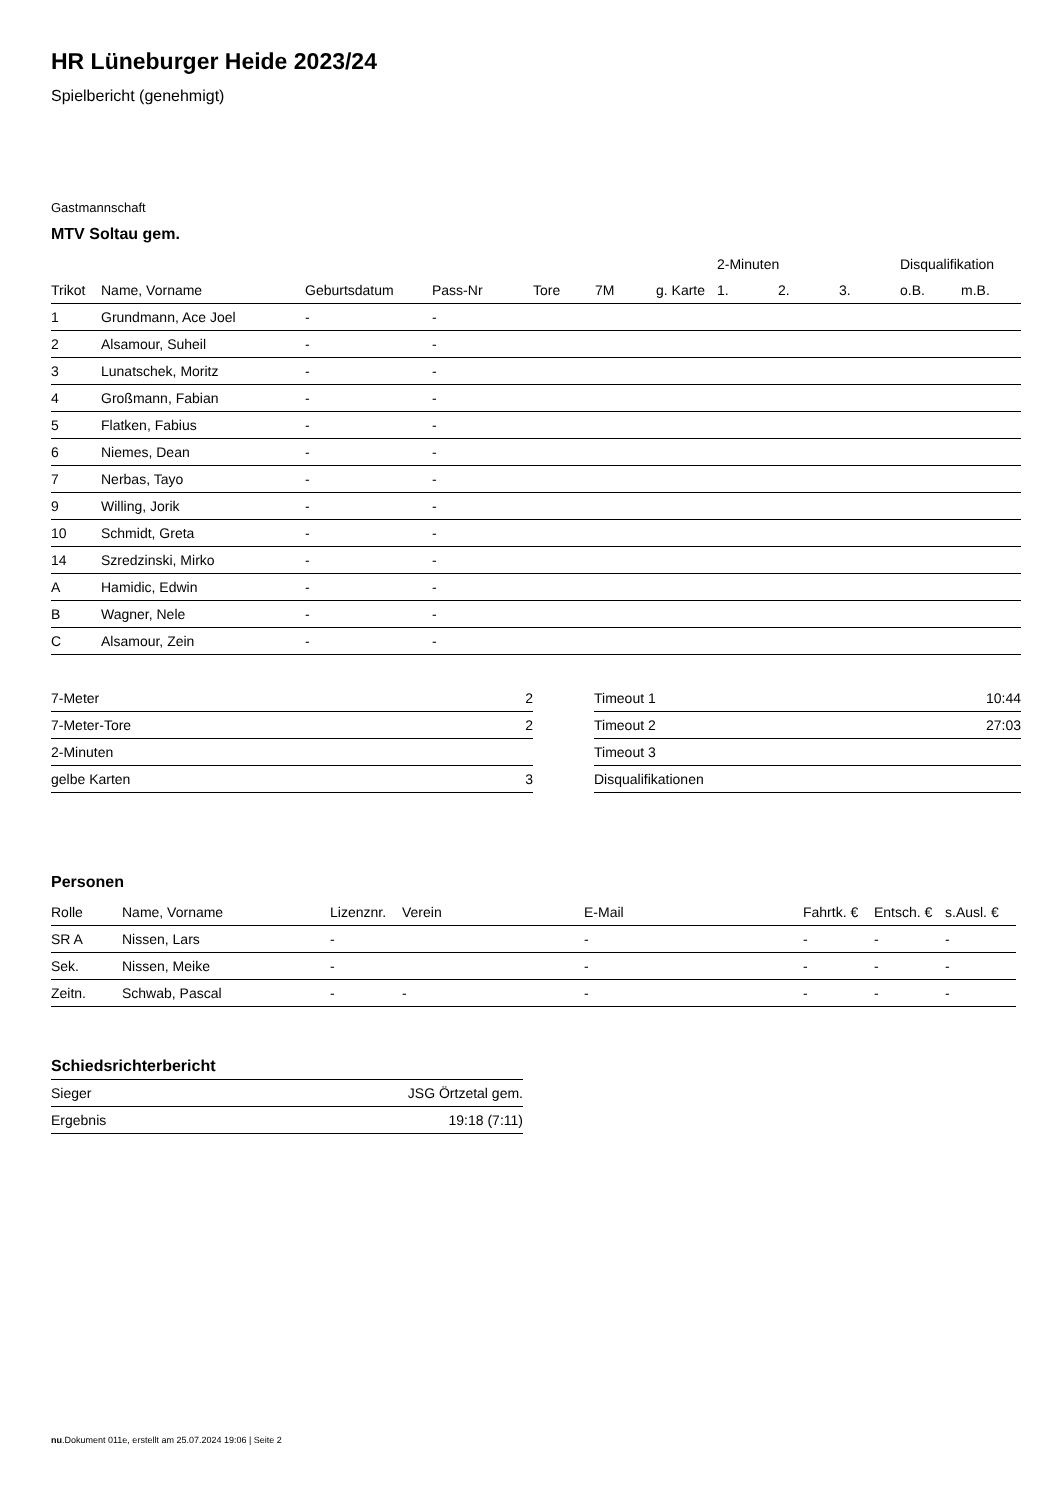HR Lüneburger Heide 2023/24
Spielbericht (genehmigt)
Gastmannschaft
MTV Soltau gem.
| | | | | | | | 2-Minuten | | | Disqualifikation | |
| --- | --- | --- | --- | --- | --- | --- | --- | --- | --- | --- | --- |
| Trikot | Name, Vorname | Geburtsdatum | Pass-Nr | Tore | 7M | g. Karte | 1. | 2. | 3. | o.B. | m.B. |
| 1 | Grundmann, Ace Joel | - | - | | | | | | | | |
| 2 | Alsamour, Suheil | - | - | | | | | | | | |
| 3 | Lunatschek, Moritz | - | - | | | | | | | | |
| 4 | Großmann, Fabian | - | - | | | | | | | | |
| 5 | Flatken, Fabius | - | - | | | | | | | | |
| 6 | Niemes, Dean | - | - | | | | | | | | |
| 7 | Nerbas, Tayo | - | - | | | | | | | | |
| 9 | Willing, Jorik | - | - | | | | | | | | |
| 10 | Schmidt, Greta | - | - | | | | | | | | |
| 14 | Szredzinski, Mirko | - | - | | | | | | | | |
| A | Hamidic, Edwin | - | - | | | | | | | | |
| B | Wagner, Nele | - | - | | | | | | | | |
| C | Alsamour, Zein | - | - | | | | | | | | |
| 7-Meter | 2 |
| 7-Meter-Tore | 2 |
| 2-Minuten | |
| gelbe Karten | 3 |
| Timeout 1 | 10:44 |
| Timeout 2 | 27:03 |
| Timeout 3 | |
| Disqualifikationen | |
Personen
| Rolle | Name, Vorname | Lizenznr. | Verein | E-Mail | Fahrtk. € | Entsch. € | s.Ausl. € |
| --- | --- | --- | --- | --- | --- | --- | --- |
| SR A | Nissen, Lars | - | | - | - | - | - |
| Sek. | Nissen, Meike | - | | - | - | - | - |
| Zeitn. | Schwab, Pascal | - | - | - | - | - | - |
Schiedsrichterbericht
| Sieger | JSG Örtzetal gem. |
| Ergebnis | 19:18 (7:11) |
nu.Dokument 011e, erstellt am 25.07.2024 19:06 | Seite 2